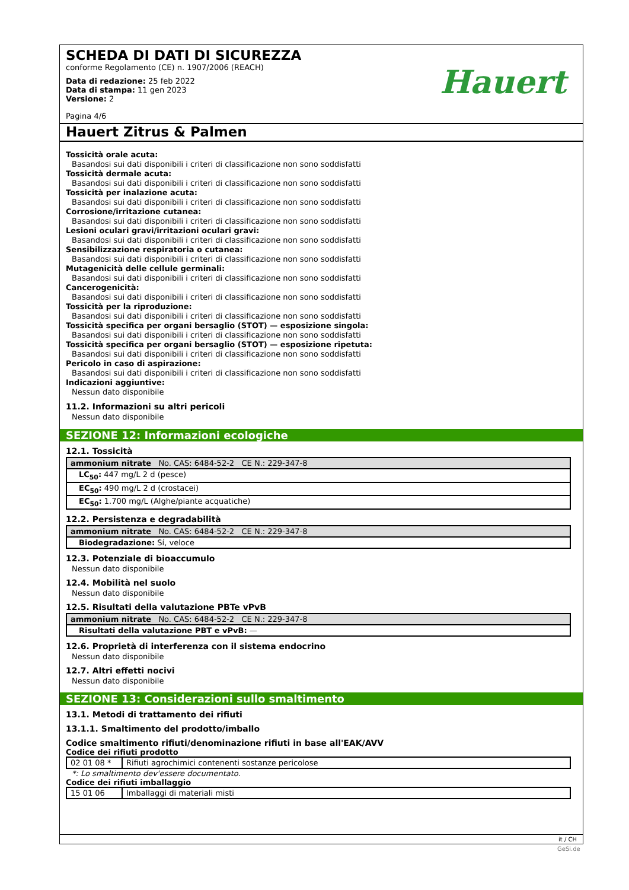SCHEDA DI DATI DI SICUREZZA
conforme Regolamento (CE) n. 1907/2006 (REACH)
Data di redazione: 25 feb 2022
Data di stampa: 11 gen 2023
Versione: 2
Pagina 4/6
Hauert
Hauert Zitrus & Palmen
Tossicità orale acuta:
Basandosi sui dati disponibili i criteri di classificazione non sono soddisfatti
Tossicità dermale acuta:
Basandosi sui dati disponibili i criteri di classificazione non sono soddisfatti
Tossicità per inalazione acuta:
Basandosi sui dati disponibili i criteri di classificazione non sono soddisfatti
Corrosione/irritazione cutanea:
Basandosi sui dati disponibili i criteri di classificazione non sono soddisfatti
Lesioni oculari gravi/irritazioni oculari gravi:
Basandosi sui dati disponibili i criteri di classificazione non sono soddisfatti
Sensibilizzazione respiratoria o cutanea:
Basandosi sui dati disponibili i criteri di classificazione non sono soddisfatti
Mutagenicità delle cellule germinali:
Basandosi sui dati disponibili i criteri di classificazione non sono soddisfatti
Cancerogenicità:
Basandosi sui dati disponibili i criteri di classificazione non sono soddisfatti
Tossicità per la riproduzione:
Basandosi sui dati disponibili i criteri di classificazione non sono soddisfatti
Tossicità specifica per organi bersaglio (STOT) — esposizione singola:
Basandosi sui dati disponibili i criteri di classificazione non sono soddisfatti
Tossicità specifica per organi bersaglio (STOT) — esposizione ripetuta:
Basandosi sui dati disponibili i criteri di classificazione non sono soddisfatti
Pericolo in caso di aspirazione:
Basandosi sui dati disponibili i criteri di classificazione non sono soddisfatti
Indicazioni aggiuntive:
Nessun dato disponibile
11.2. Informazioni su altri pericoli
Nessun dato disponibile
SEZIONE 12: Informazioni ecologiche
12.1. Tossicità
| ammonium nitrate No. CAS: 6484-52-2 CE N.: 229-347-8 |
| LC<sub>50</sub>: 447 mg/L 2 d (pesce) |
| EC<sub>50</sub>: 490 mg/L 2 d (crostacei) |
| EC<sub>50</sub>: 1.700 mg/L (Alghe/piante acquatiche) |
12.2. Persistenza e degradabilità
| ammonium nitrate No. CAS: 6484-52-2 CE N.: 229-347-8 |
| Biodegradazione: Sí, veloce |
12.3. Potenziale di bioaccumulo
Nessun dato disponibile
12.4. Mobilità nel suolo
Nessun dato disponibile
12.5. Risultati della valutazione PBTe vPvB
| ammonium nitrate No. CAS: 6484-52-2 CE N.: 229-347-8 |
| Risultati della valutazione PBT e vPvB: — |
12.6. Proprietà di interferenza con il sistema endocrino
Nessun dato disponibile
12.7. Altri effetti nocivi
Nessun dato disponibile
SEZIONE 13: Considerazioni sullo smaltimento
13.1. Metodi di trattamento dei rifiuti
13.1.1. Smaltimento del prodotto/imballo
Codice smaltimento rifiuti/denominazione rifiuti in base all'EAK/AVV
Codice dei rifiuti prodotto
| 02 01 08 * | Rifiuti agrochimici contenenti sostanze pericolose |
*: Lo smaltimento dev'essere documentato.
Codice dei rifiuti imballaggio
| 15 01 06 | Imballaggi di materiali misti |
it / CH
GeSi.de